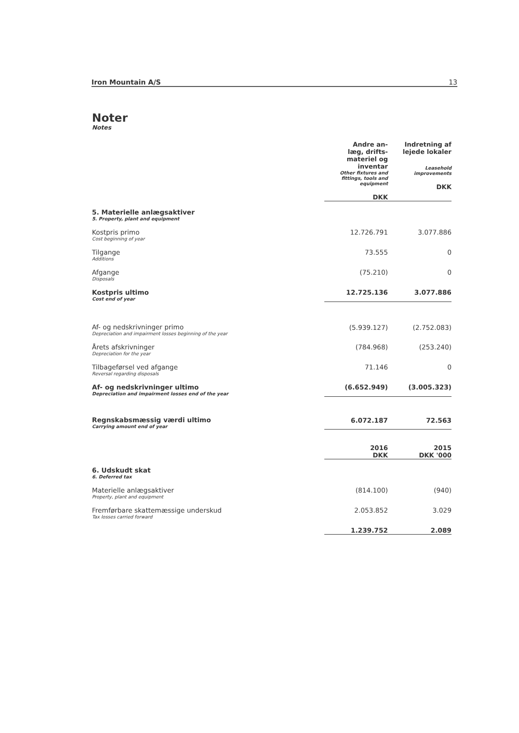Iron Mountain A/S 13
Noter
Notes
| | Andre an- læg, drifts- materiel og inventar Other fixtures and fittings, tools and equipment DKK | Indretning af lejede lokaler Leasehold improvements DKK |
| --- | --- | --- |
| 5. Materielle anlægsaktiver 5. Property, plant and equipment | | |
| Kostpris primo Cost beginning of year | 12.726.791 | 3.077.886 |
| Tilgange Additions | 73.555 | 0 |
| Afgange Disposals | (75.210) | 0 |
| Kostpris ultimo Cost end of year | 12.725.136 | 3.077.886 |
| Af- og nedskrivninger primo Depreciation and impairment losses beginning of the year | (5.939.127) | (2.752.083) |
| Årets afskrivninger Depreciation for the year | (784.968) | (253.240) |
| Tilbageførsel ved afgange Reversal regarding disposals | 71.146 | 0 |
| Af- og nedskrivninger ultimo Depreciation and impairment losses end of the year | (6.652.949) | (3.005.323) |
| Regnskabsmæssig værdi ultimo Carrying amount end of year | 6.072.187 | 72.563 |
| | 2016 DKK | 2015 DKK '000 |
| 6. Udskudt skat 6. Deferred tax | | |
| Materielle anlægsaktiver Property, plant and equipment | (814.100) | (940) |
| Fremførbare skattemæssige underskud Tax losses carried forward | 2.053.852 | 3.029 |
| | 1.239.752 | 2.089 |